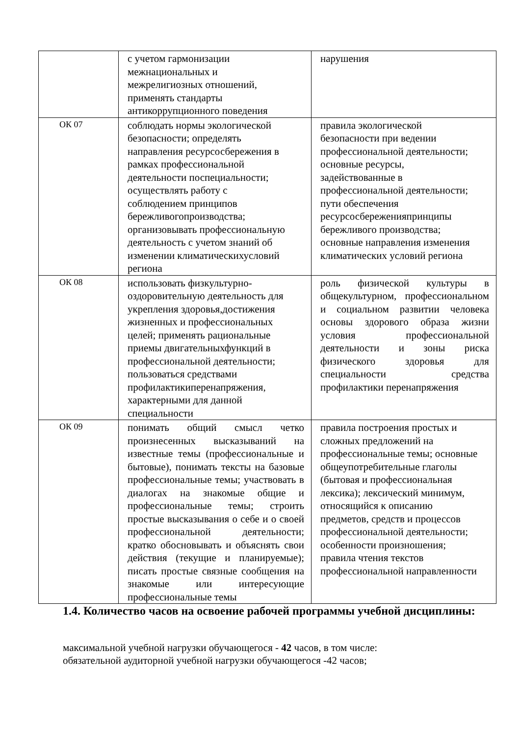| | с учетом гармонизации межнациональных и межрелигиозных отношений, применять стандарты антикоррупционного поведения | нарушения |
| ОК 07 | соблюдать нормы экологической безопасности; определять направления ресурсосбережения в рамках профессиональной деятельности поспециальности; осуществлять работу с соблюдением принципов бережливогопроизводства; организовывать профессиональную деятельность с учетом знаний об изменении климатическихусловий региона | правила экологической безопасности при ведении профессиональной деятельности; основные ресурсы, задействованные в профессиональной деятельности; пути обеспечения ресурсосбереженияпринципы бережливого производства; основные направления изменения климатических условий региона |
| ОК 08 | использовать физкультурно- оздоровительную деятельность для укрепления здоровья,достижения жизненных и профессиональных целей; применять рациональные приемы двигательныхфункций в профессиональной деятельности; пользоваться средствами профилактикиперенапряжения, характерными для данной специальности | роль физической культуры в общекультурном, профессиональном и социальном развитии человека основы здорового образа жизни условия профессиональной деятельности и зоны риска физического здоровья для специальности средства профилактики перенапряжения |
| ОК 09 | понимать общий смысл четко произнесенных высказываний на известные темы (профессиональные и бытовые), понимать тексты на базовые профессиональные темы; участвовать в диалогах на знакомые общие и профессиональные темы; строить простые высказывания о себе и о своей профессиональной деятельности; кратко обосновывать и объяснять свои действия (текущие и планируемые); писать простые связные сообщения на знакомые или интересующие профессиональные темы | правила построения простых и сложных предложений на профессиональные темы; основные общеупотребительные глаголы (бытовая и профессиональная лексика); лексический минимум, относящийся к описанию предметов, средств и процессов профессиональной деятельности; особенности произношения; правила чтения текстов профессиональной направленности |
1.4. Количество часов на освоение рабочей программы учебной дисциплины:
максимальной учебной нагрузки обучающегося - 42 часов, в том числе:
обязательной аудиторной учебной нагрузки обучающегося -42 часов;